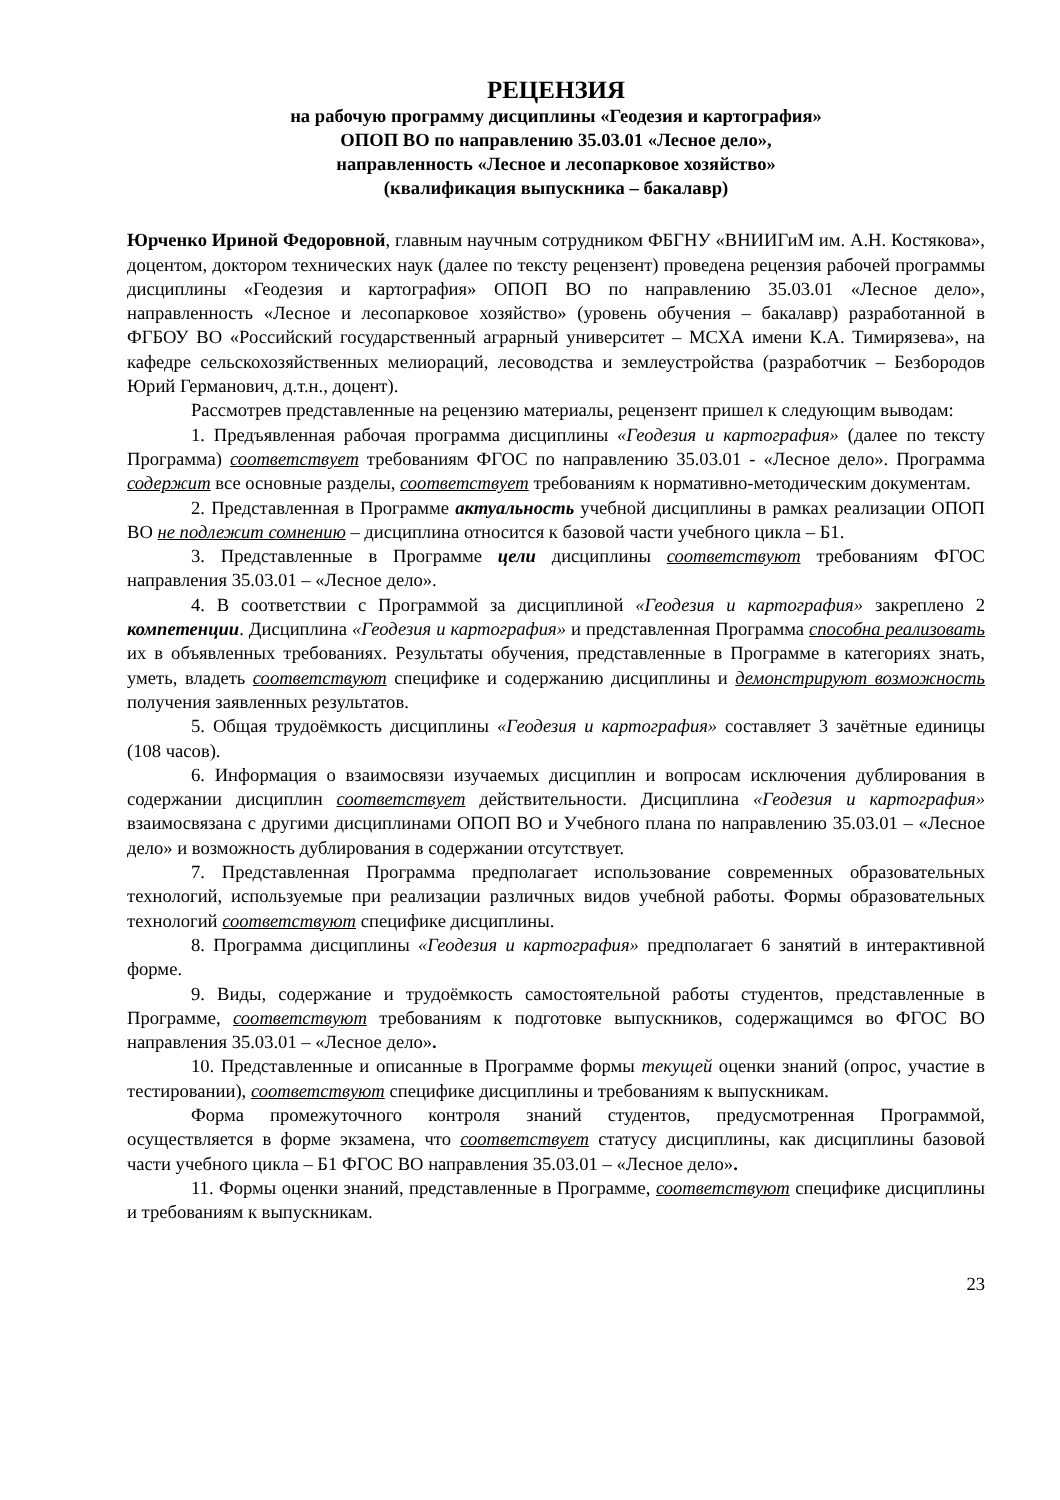РЕЦЕНЗИЯ
на рабочую программу дисциплины «Геодезия и картография»
ОПОП ВО по направлению 35.03.01 «Лесное дело»,
направленность «Лесное и лесопарковое хозяйство»
(квалификация выпускника – бакалавр)
Юрченко Ириной Федоровной, главным научным сотрудником ФБГНУ «ВНИИГиМ им. А.Н. Костякова», доцентом, доктором технических наук (далее по тексту рецензент) проведена рецензия рабочей программы дисциплины «Геодезия и картография» ОПОП ВО по направлению 35.03.01 «Лесное дело», направленность «Лесное и лесопарковое хозяйство» (уровень обучения – бакалавр) разработанной в ФГБОУ ВО «Российский государственный аграрный университет – МСХА имени К.А. Тимирязева», на кафедре сельскохозяйственных мелиораций, лесоводства и землеустройства (разработчик – Безбородов Юрий Германович, д.т.н., доцент).
Рассмотрев представленные на рецензию материалы, рецензент пришел к следующим выводам:
1. Предъявленная рабочая программа дисциплины «Геодезия и картография» (далее по тексту Программа) соответствует требованиям ФГОС по направлению 35.03.01 - «Лесное дело». Программа содержит все основные разделы, соответствует требованиям к нормативно-методическим документам.
2. Представленная в Программе актуальность учебной дисциплины в рамках реализации ОПОП ВО не подлежит сомнению – дисциплина относится к базовой части учебного цикла – Б1.
3. Представленные в Программе цели дисциплины соответствуют требованиям ФГОС направления 35.03.01 – «Лесное дело».
4. В соответствии с Программой за дисциплиной «Геодезия и картография» закреплено 2 компетенции. Дисциплина «Геодезия и картография» и представленная Программа способна реализовать их в объявленных требованиях. Результаты обучения, представленные в Программе в категориях знать, уметь, владеть соответствуют специфике и содержанию дисциплины и демонстрируют возможность получения заявленных результатов.
5. Общая трудоёмкость дисциплины «Геодезия и картография» составляет 3 зачётные единицы (108 часов).
6. Информация о взаимосвязи изучаемых дисциплин и вопросам исключения дублирования в содержании дисциплин соответствует действительности. Дисциплина «Геодезия и картография» взаимосвязана с другими дисциплинами ОПОП ВО и Учебного плана по направлению 35.03.01 – «Лесное дело» и возможность дублирования в содержании отсутствует.
7. Представленная Программа предполагает использование современных образовательных технологий, используемые при реализации различных видов учебной работы. Формы образовательных технологий соответствуют специфике дисциплины.
8. Программа дисциплины «Геодезия и картография» предполагает 6 занятий в интерактивной форме.
9. Виды, содержание и трудоёмкость самостоятельной работы студентов, представленные в Программе, соответствуют требованиям к подготовке выпускников, содержащимся во ФГОС ВО направления 35.03.01 – «Лесное дело».
10. Представленные и описанные в Программе формы текущей оценки знаний (опрос, участие в тестировании), соответствуют специфике дисциплины и требованиям к выпускникам.
Форма промежуточного контроля знаний студентов, предусмотренная Программой, осуществляется в форме экзамена, что соответствует статусу дисциплины, как дисциплины базовой части учебного цикла – Б1 ФГОС ВО направления 35.03.01 – «Лесное дело».
11. Формы оценки знаний, представленные в Программе, соответствуют специфике дисциплины и требованиям к выпускникам.
23